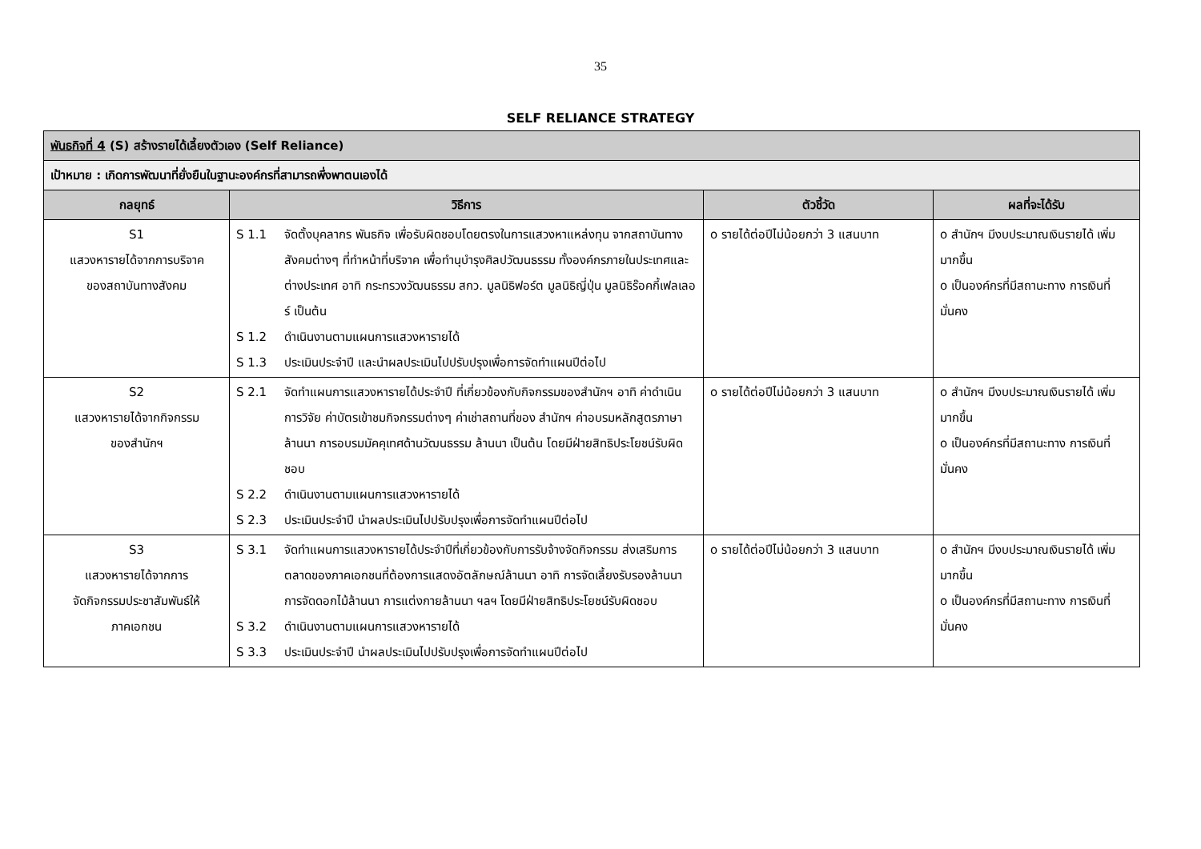35
SELF RELIANCE STRATEGY
| พันธกิจที่ 4 (S) สร้างรายได้เลี้ยงตัวเอง (Self Reliance) | | | |
| เป้าหมาย : เกิดการพัฒนาที่ยั่งยืนในฐานะองค์กรที่สามารถพึ่งพาตนเองได้ | | | |
| กลยุทธ์ | วิธีการ | ตัวชี้วัด | ผลที่จะได้รับ |
| S1 แสวงหารายได้จากการบริจาค ของสถาบันทางสังคม | S 1.1 จัดตั้งบุคลากร พันธกิจ เพื่อรับผิดชอบโดยตรงในการแสวงหาแหล่งทุน จากสถาบันทางสังคมต่างๆ ที่ทำหน้าที่บริจาค เพื่อทำนุบำรุงศิลปวัฒนธรรม ทั้งองค์กรภายในประเทศและต่างประเทศ อาทิ กระทรวงวัฒนธรรม สกว. มูลนิธิฟอร์ต มูลนิธิญี่ปุ่น มูลนิธิร๊อคกี้เฟลเลอร์ เป็นต้น S 1.2 ดำเนินงานตามแผนการแสวงหารายได้ S 1.3 ประเมินประจำปี และนำผลประเมินไปปรับปรุงเพื่อการจัดทำแผนปีต่อไป | o รายได้ต่อปีไม่น้อยกว่า 3 แสนบาท | o สำนักฯ มีงบประมาณเงินรายได้ เพิ่มมากขึ้น o เป็นองค์กรที่มีสถานะทาง การเงินที่มั่นคง |
| S2 แสวงหารายได้จากกิจกรรม ของสำนักฯ | S 2.1 จัดทำแผนการแสวงหารายได้ประจำปี ที่เกี่ยวข้องกับกิจกรรมของสำนักฯ อาทิ ค่าดำเนินการวิจัย ค่าบัตรเข้าชมกิจกรรมต่างๆ ค่าเช่าสถานที่ของ สำนักฯ ค่าอบรมหลักสูตรภาษาล้านนา การอบรมมัคคุเทศด้านวัฒนธรรม ล้านนา เป็นต้น โดยมีฝ่ายสิทธิประโยชน์รับผิดชอบ S 2.2 ดำเนินงานตามแผนการแสวงหารายได้ S 2.3 ประเมินประจำปี นำผลประเมินไปปรับปรุงเพื่อการจัดทำแผนปีต่อไป | o รายได้ต่อปีไม่น้อยกว่า 3 แสนบาท | o สำนักฯ มีงบประมาณเงินรายได้ เพิ่มมากขึ้น o เป็นองค์กรที่มีสถานะทาง การเงินที่มั่นคง |
| S3 แสวงหารายได้จากการ จัดกิจกรรมประชาสัมพันธ์ให้ ภาคเอกชน | S 3.1 จัดทำแผนการแสวงหารายได้ประจำปีที่เกี่ยวข้องกับการรับจ้างจัดกิจกรรม ส่งเสริมการตลาดของภาคเอกชนที่ต้องการแสดงอัตลักษณ์ล้านนา อาทิ การจัดเลี้ยงรับรองล้านนา การจัดดอกไม้ล้านนา การแต่งกายล้านนา ฯลฯ โดยมีฝ่ายสิทธิประโยชน์รับผิดชอบ S 3.2 ดำเนินงานตามแผนการแสวงหารายได้ S 3.3 ประเมินประจำปี นำผลประเมินไปปรับปรุงเพื่อการจัดทำแผนปีต่อไป | o รายได้ต่อปีไม่น้อยกว่า 3 แสนบาท | o สำนักฯ มีงบประมาณเงินรายได้ เพิ่มมากขึ้น o เป็นองค์กรที่มีสถานะทาง การเงินที่มั่นคง |